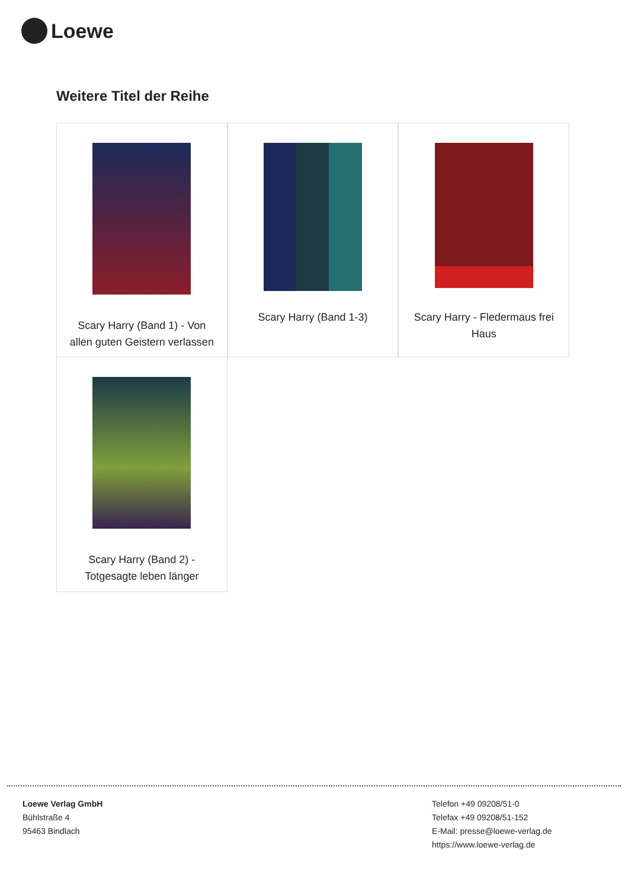Loewe
Weitere Titel der Reihe
Scary Harry (Band 1) - Von allen guten Geistern verlassen
Scary Harry (Band 1-3)
Scary Harry - Fledermaus frei Haus
Scary Harry (Band 2) - Totgesagte leben länger
Loewe Verlag GmbH
Bühlstraße 4
95463 Bindlach
Telefon +49 09208/51-0
Telefax +49 09208/51-152
E-Mail: presse@loewe-verlag.de
https://www.loewe-verlag.de